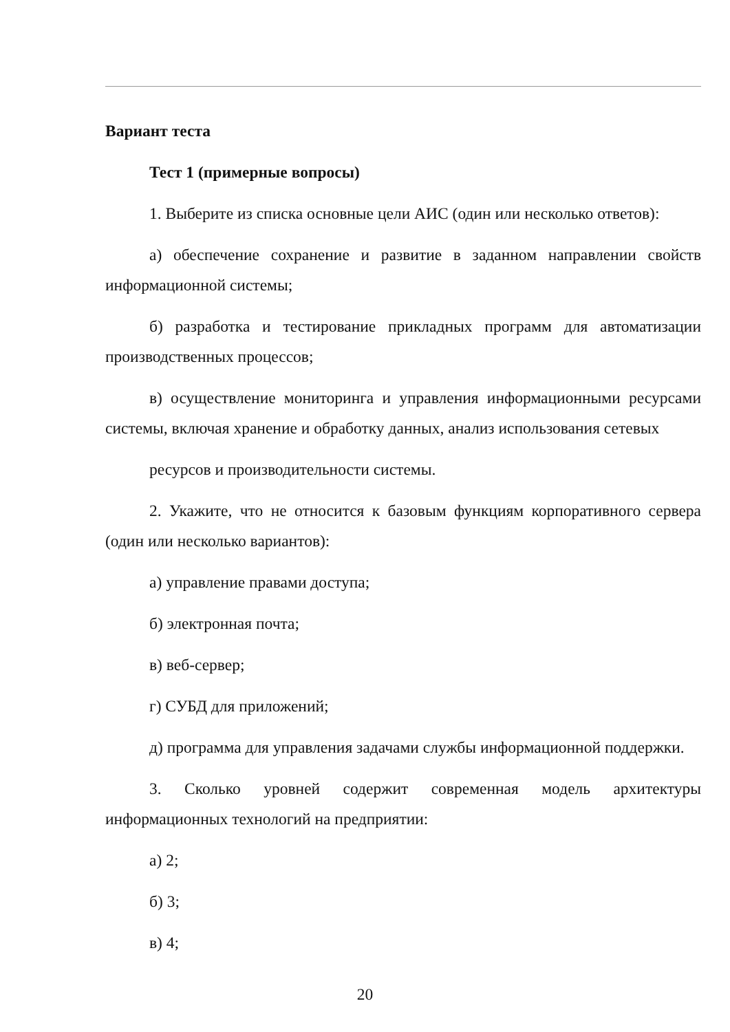Вариант теста
Тест 1 (примерные вопросы)
1. Выберите из списка основные цели АИС (один или несколько ответов):
а) обеспечение сохранение и развитие в заданном направлении свойств информационной системы;
б) разработка и тестирование прикладных программ для автоматизации производственных процессов;
в) осуществление мониторинга и управления информационными ресурсами системы, включая хранение и обработку данных, анализ использования сетевых
ресурсов и производительности системы.
2. Укажите, что не относится к базовым функциям корпоративного сервера (один или несколько вариантов):
а) управление правами доступа;
б) электронная почта;
в) веб-сервер;
г) СУБД для приложений;
д) программа для управления задачами службы информационной поддержки.
3. Сколько уровней содержит современная модель архитектуры информационных технологий на предприятии:
а) 2;
б) 3;
в) 4;
20